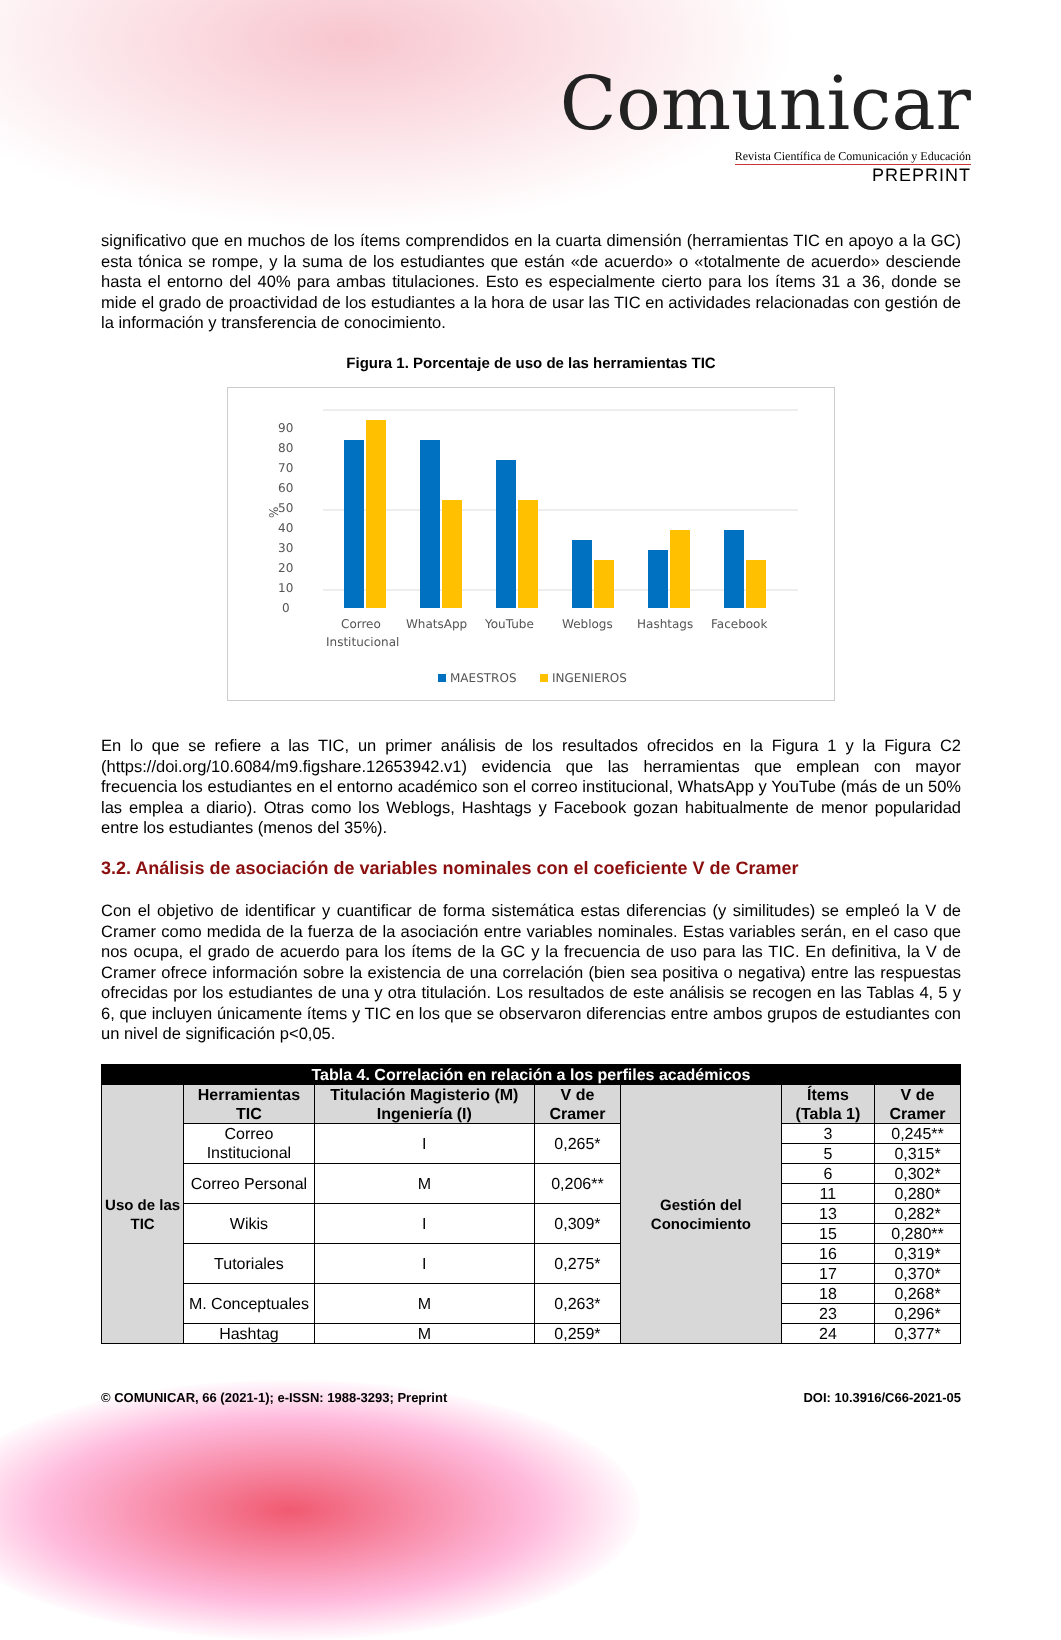Comunicar
Revista Científica de Comunicación y Educación
PREPRINT
significativo que en muchos de los ítems comprendidos en la cuarta dimensión (herramientas TIC en apoyo a la GC) esta tónica se rompe, y la suma de los estudiantes que están «de acuerdo» o «totalmente de acuerdo» desciende hasta el entorno del 40% para ambas titulaciones. Esto es especialmente cierto para los ítems 31 a 36, donde se mide el grado de proactividad de los estudiantes a la hora de usar las TIC en actividades relacionadas con gestión de la información y transferencia de conocimiento.
Figura 1. Porcentaje de uso de las herramientas TIC
90
80
70
60
50
40
30
20
10
0
%
Correo
Institucional
WhatsApp
YouTube
Weblogs
Hashtags
Facebook
MAESTROS
INGENIEROS
En lo que se refiere a las TIC, un primer análisis de los resultados ofrecidos en la Figura 1 y la Figura C2 (https://doi.org/10.6084/m9.figshare.12653942.v1) evidencia que las herramientas que emplean con mayor frecuencia los estudiantes en el entorno académico son el correo institucional, WhatsApp y YouTube (más de un 50% las emplea a diario). Otras como los Weblogs, Hashtags y Facebook gozan habitualmente de menor popularidad entre los estudiantes (menos del 35%).
3.2. Análisis de asociación de variables nominales con el coeficiente V de Cramer
Con el objetivo de identificar y cuantificar de forma sistemática estas diferencias (y similitudes) se empleó la V de Cramer como medida de la fuerza de la asociación entre variables nominales. Estas variables serán, en el caso que nos ocupa, el grado de acuerdo para los ítems de la GC y la frecuencia de uso para las TIC. En definitiva, la V de Cramer ofrece información sobre la existencia de una correlación (bien sea positiva o negativa) entre las respuestas ofrecidas por los estudiantes de una y otra titulación. Los resultados de este análisis se recogen en las Tablas 4, 5 y 6, que incluyen únicamente ítems y TIC en los que se observaron diferencias entre ambos grupos de estudiantes con un nivel de significación p<0,05.
| Tabla 4. Correlación en relación a los perfiles académicos | | | | | | |
| Uso de las TIC | Herramientas TIC | Titulación Magisterio (M) Ingeniería (I) | V de Cramer | Gestión del Conocimiento | Ítems (Tabla 1) | V de Cramer |
| | Correo Institucional | I | 0,265* | | 3 | 0,245** |
| | | | | | 5 | 0,315* |
| | Correo Personal | M | 0,206** | | 6 | 0,302* |
| | | | | | 11 | 0,280* |
| | Wikis | I | 0,309* | | 13 | 0,282* |
| | | | | | 15 | 0,280** |
| | Tutoriales | I | 0,275* | | 16 | 0,319* |
| | | | | | 17 | 0,370* |
| | M. Conceptuales | M | 0,263* | | 18 | 0,268* |
| | | | | | 23 | 0,296* |
| | Hashtag | M | 0,259* | | 24 | 0,377* |
© COMUNICAR, 66 (2021-1); e-ISSN: 1988-3293; Preprint DOI: 10.3916/C66-2021-05